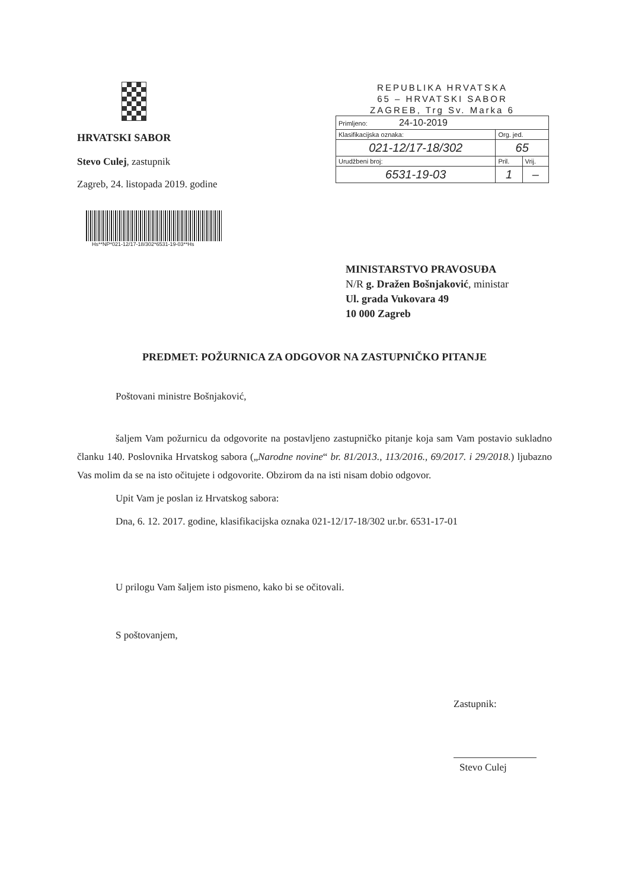HRVATSKI SABOR
Stevo Culej, zastupnik
Zagreb, 24. listopada 2019. godine
Hs**NP*021-12/17-18/302*6531-19-03**Hs
REPUBLIKA HRVATSKA
65 – HRVATSKI SABOR
ZAGREB, Trg Sv. Marka 6
| Primljeno: 24-10-2019 | | |
| Klasifikacijska oznaka: | Org. jed. | |
| 021-12/17-18/302 | 65 | |
| Urudžbeni broj: | Pril. | Vrij. |
| 6531-19-03 | 1 | – |
MINISTARSTVO PRAVOSUĐA
N/R g. Dražen Bošnjaković, ministar
Ul. grada Vukovara 49
10 000 Zagreb
PREDMET: POŽURNICA ZA ODGOVOR NA ZASTUPNIČKO PITANJE
Poštovani ministre Bošnjaković,
šaljem Vam požurnicu da odgovorite na postavljeno zastupničko pitanje koja sam Vam postavio sukladno članku 140. Poslovnika Hrvatskog sabora („Narodne novine“ br. 81/2013., 113/2016., 69/2017. i 29/2018.) ljubazno Vas molim da se na isto očitujete i odgovorite. Obzirom da na isti nisam dobio odgovor.
Upit Vam je poslan iz Hrvatskog sabora:
Dna, 6. 12. 2017. godine, klasifikacijska oznaka 021-12/17-18/302 ur.br. 6531-17-01
U prilogu Vam šaljem isto pismeno, kako bi se očitovali.
S poštovanjem,
Zastupnik:
Stevo Culej